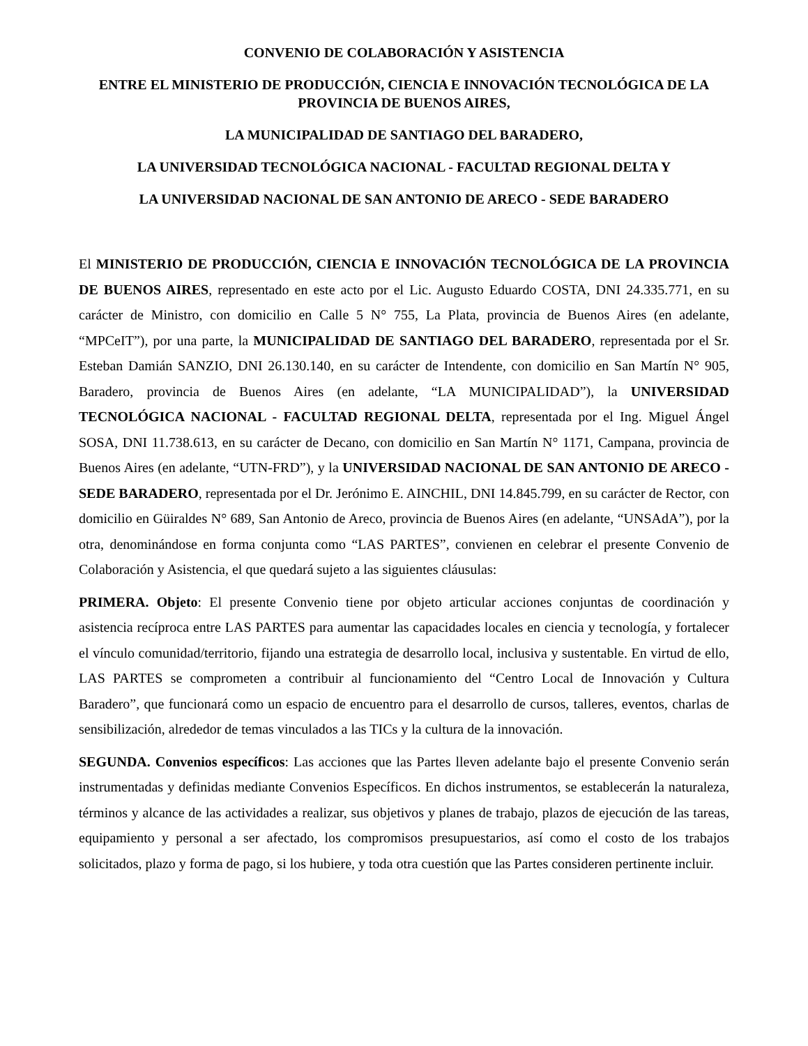CONVENIO DE COLABORACIÓN Y ASISTENCIA
ENTRE EL MINISTERIO DE PRODUCCIÓN, CIENCIA E INNOVACIÓN TECNOLÓGICA DE LA PROVINCIA DE BUENOS AIRES,
LA MUNICIPALIDAD DE SANTIAGO DEL BARADERO,
LA UNIVERSIDAD TECNOLÓGICA NACIONAL - FACULTAD REGIONAL DELTA Y
LA UNIVERSIDAD NACIONAL DE SAN ANTONIO DE ARECO - SEDE BARADERO
El MINISTERIO DE PRODUCCIÓN, CIENCIA E INNOVACIÓN TECNOLÓGICA DE LA PROVINCIA DE BUENOS AIRES, representado en este acto por el Lic. Augusto Eduardo COSTA, DNI 24.335.771, en su carácter de Ministro, con domicilio en Calle 5 N° 755, La Plata, provincia de Buenos Aires (en adelante, “MPCeIT”), por una parte, la MUNICIPALIDAD DE SANTIAGO DEL BARADERO, representada por el Sr. Esteban Damián SANZIO, DNI 26.130.140, en su carácter de Intendente, con domicilio en San Martín N° 905, Baradero, provincia de Buenos Aires (en adelante, “LA MUNICIPALIDAD”), la UNIVERSIDAD TECNOLÓGICA NACIONAL - FACULTAD REGIONAL DELTA, representada por el Ing. Miguel Ángel SOSA, DNI 11.738.613, en su carácter de Decano, con domicilio en San Martín N° 1171, Campana, provincia de Buenos Aires (en adelante, “UTN-FRD”), y la UNIVERSIDAD NACIONAL DE SAN ANTONIO DE ARECO - SEDE BARADERO, representada por el Dr. Jerónimo E. AINCHIL, DNI 14.845.799, en su carácter de Rector, con domicilio en Güiraldes N° 689, San Antonio de Areco, provincia de Buenos Aires (en adelante, “UNSAdA”), por la otra, denominándose en forma conjunta como “LAS PARTES”, convienen en celebrar el presente Convenio de Colaboración y Asistencia, el que quedará sujeto a las siguientes cláusulas:
PRIMERA. Objeto: El presente Convenio tiene por objeto articular acciones conjuntas de coordinación y asistencia recíproca entre LAS PARTES para aumentar las capacidades locales en ciencia y tecnología, y fortalecer el vínculo comunidad/territorio, fijando una estrategia de desarrollo local, inclusiva y sustentable. En virtud de ello, LAS PARTES se comprometen a contribuir al funcionamiento del “Centro Local de Innovación y Cultura Baradero”, que funcionará como un espacio de encuentro para el desarrollo de cursos, talleres, eventos, charlas de sensibilización, alrededor de temas vinculados a las TICs y la cultura de la innovación.
SEGUNDA. Convenios específicos: Las acciones que las Partes lleven adelante bajo el presente Convenio serán instrumentadas y definidas mediante Convenios Específicos. En dichos instrumentos, se establecerán la naturaleza, términos y alcance de las actividades a realizar, sus objetivos y planes de trabajo, plazos de ejecución de las tareas, equipamiento y personal a ser afectado, los compromisos presupuestarios, así como el costo de los trabajos solicitados, plazo y forma de pago, si los hubiere, y toda otra cuestión que las Partes consideren pertinente incluir.